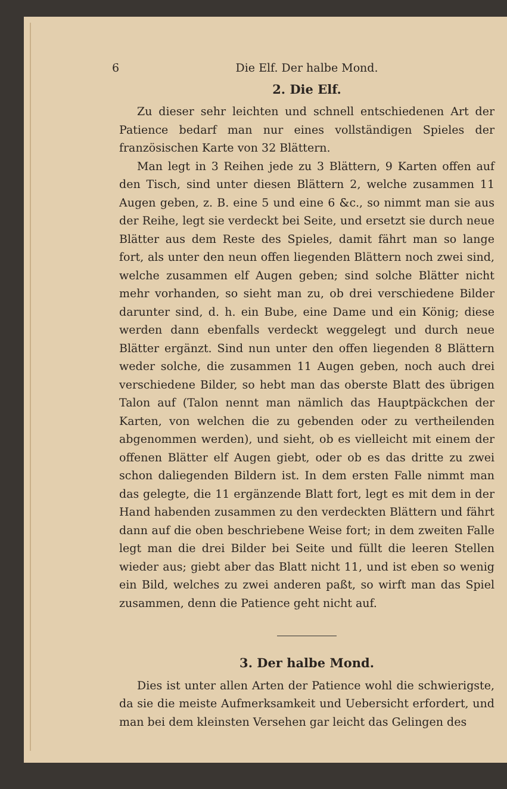6 Die Elf. Der halbe Mond.
2. Die Elf.
Zu dieser sehr leichten und schnell entschiedenen Art der Patience bedarf man nur eines vollständigen Spieles der französischen Karte von 32 Blättern.
Man legt in 3 Reihen jede zu 3 Blättern, 9 Karten offen auf den Tisch, sind unter diesen Blättern 2, welche zusammen 11 Augen geben, z. B. eine 5 und eine 6 &c., so nimmt man sie aus der Reihe, legt sie verdeckt bei Seite, und ersetzt sie durch neue Blätter aus dem Reste des Spieles, damit fährt man so lange fort, als unter den neun offen liegenden Blättern noch zwei sind, welche zusammen elf Augen geben; sind solche Blätter nicht mehr vorhanden, so sieht man zu, ob drei verschiedene Bilder darunter sind, d. h. ein Bube, eine Dame und ein König; diese werden dann ebenfalls verdeckt weggelegt und durch neue Blätter ergänzt. Sind nun unter den offen liegenden 8 Blättern weder solche, die zusammen 11 Augen geben, noch auch drei verschiedene Bilder, so hebt man das oberste Blatt des übrigen Talon auf (Talon nennt man nämlich das Hauptpäckchen der Karten, von welchen die zu gebenden oder zu vertheilenden abgenommen werden), und sieht, ob es vielleicht mit einem der offenen Blätter elf Augen giebt, oder ob es das dritte zu zwei schon daliegenden Bildern ist. In dem ersten Falle nimmt man das gelegte, die 11 ergänzende Blatt fort, legt es mit dem in der Hand habenden zusammen zu den verdeckten Blättern und fährt dann auf die oben beschriebene Weise fort; in dem zweiten Falle legt man die drei Bilder bei Seite und füllt die leeren Stellen wieder aus; giebt aber das Blatt nicht 11, und ist eben so wenig ein Bild, welches zu zwei anderen paßt, so wirft man das Spiel zusammen, denn die Patience geht nicht auf.
3. Der halbe Mond.
Dies ist unter allen Arten der Patience wohl die schwierigste, da sie die meiste Aufmerksamkeit und Uebersicht erfordert, und man bei dem kleinsten Versehen gar leicht das Gelingen des